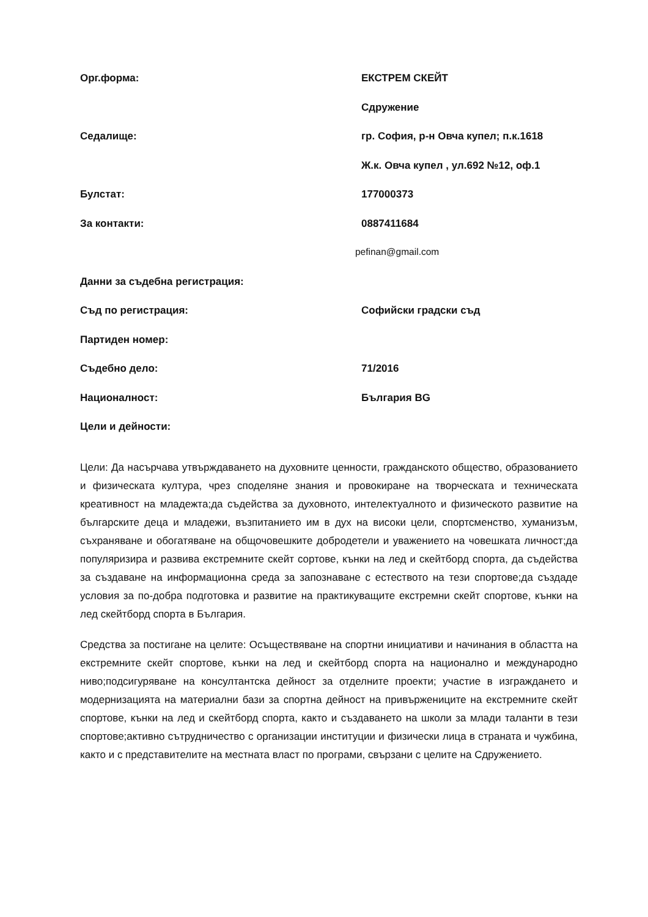Орг.форма: ЕКСТРЕМ СКЕЙТ
Сдружение
Седалище: гр. София, р-н Овча купел; п.к.1618
Ж.к. Овча купел , ул.692 №12, оф.1
Булстат: 177000373
За контакти: 0887411684
pefinan@gmail.com
Данни за съдебна регистрация:
Съд по регистрация: Софийски градски съд
Партиден номер:
Съдебно дело: 71/2016
Националност: България BG
Цели и дейности:
Цели: Да насърчава утвърждаването на духовните ценности, гражданското общество, образованието и физическата култура, чрез споделяне знания и провокиране на творческата и техническата креативност на младежта;да съдейства за духовното, интелектуалното и физическото развитие на българските деца и младежи, възпитанието им в дух на високи цели, спортсменство, хуманизъм, съхраняване и обогатяване на общочовешките добродетели и уважението на човешката личност;да популяризира и развива екстремните скейт сортове, кънки на лед и скейтборд спорта, да съдейства за създаване на информационна среда за запознаване с естеството на тези спортове;да създаде условия за по-добра подготовка и развитие на практикуващите екстремни скейт спортове, кънки на лед скейтборд спорта в България.
Средства за постигане на целите: Осъществяване на спортни инициативи и начинания в областта на екстремните скейт спортове, кънки на лед и скейтборд спорта на национално и международно ниво;подсигуряване на консултантска дейност за отделните проекти; участие в изграждането и модернизацията на материални бази за спортна дейност на привържениците на екстремните скейт спортове, кънки на лед и скейтборд спорта, както и създаването на школи за млади таланти в тези спортове;активно сътрудничество с организации институции и физически лица в страната и чужбина, както и с представителите на местната власт по програми, свързани с целите на Сдружението.